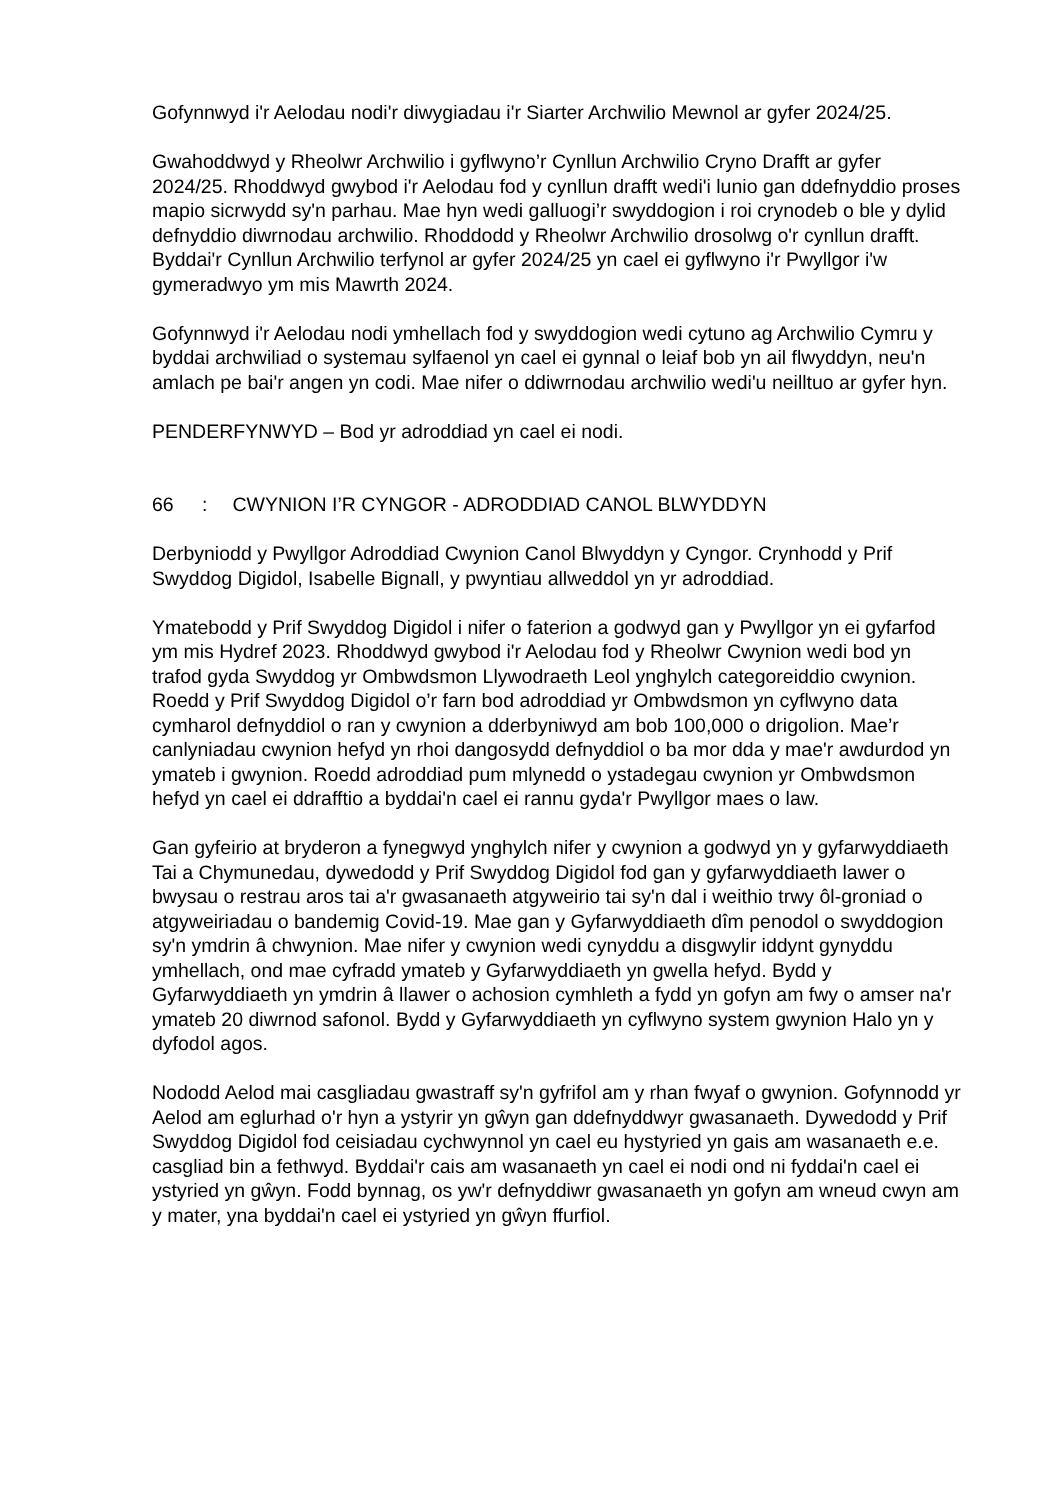Gofynnwyd i'r Aelodau nodi'r diwygiadau i'r Siarter Archwilio Mewnol ar gyfer 2024/25.
Gwahoddwyd y Rheolwr Archwilio i gyflwyno’r Cynllun Archwilio Cryno Drafft ar gyfer 2024/25. Rhoddwyd gwybod i'r Aelodau fod y cynllun drafft wedi'i lunio gan ddefnyddio proses mapio sicrwydd sy'n parhau. Mae hyn wedi galluogi’r swyddogion i roi crynodeb o ble y dylid defnyddio diwrnodau archwilio. Rhoddodd y Rheolwr Archwilio drosolwg o'r cynllun drafft. Byddai'r Cynllun Archwilio terfynol ar gyfer 2024/25 yn cael ei gyflwyno i'r Pwyllgor i'w gymeradwyo ym mis Mawrth 2024.
Gofynnwyd i'r Aelodau nodi ymhellach fod y swyddogion wedi cytuno ag Archwilio Cymru y byddai archwiliad o systemau sylfaenol yn cael ei gynnal o leiaf bob yn ail flwyddyn, neu'n amlach pe bai'r angen yn codi. Mae nifer o ddiwrnodau archwilio wedi'u neilltuo ar gyfer hyn.
PENDERFYNWYD – Bod yr adroddiad yn cael ei nodi.
66: CWYNION I’R CYNGOR - ADRODDIAD CANOL BLWYDDYN
Derbyniodd y Pwyllgor Adroddiad Cwynion Canol Blwyddyn y Cyngor. Crynhodd y Prif Swyddog Digidol, Isabelle Bignall, y pwyntiau allweddol yn yr adroddiad.
Ymatebodd y Prif Swyddog Digidol i nifer o faterion a godwyd gan y Pwyllgor yn ei gyfarfod ym mis Hydref 2023. Rhoddwyd gwybod i'r Aelodau fod y Rheolwr Cwynion wedi bod yn trafod gyda Swyddog yr Ombwdsmon Llywodraeth Leol ynghylch categoreiddio cwynion. Roedd y Prif Swyddog Digidol o’r farn bod adroddiad yr Ombwdsmon yn cyflwyno data cymharol defnyddiol o ran y cwynion a dderbyniwyd am bob 100,000 o drigolion. Mae’r canlyniadau cwynion hefyd yn rhoi dangosydd defnyddiol o ba mor dda y mae'r awdurdod yn ymateb i gwynion. Roedd adroddiad pum mlynedd o ystadegau cwynion yr Ombwdsmon hefyd yn cael ei ddrafftio a byddai'n cael ei rannu gyda'r Pwyllgor maes o law.
Gan gyfeirio at bryderon a fynegwyd ynghylch nifer y cwynion a godwyd yn y gyfarwyddiaeth Tai a Chymunedau, dywedodd y Prif Swyddog Digidol fod gan y gyfarwyddiaeth lawer o bwysau o restrau aros tai a'r gwasanaeth atgyweirio tai sy'n dal i weithio trwy ôl-groniad o atgyweiriadau o bandemig Covid-19. Mae gan y Gyfarwyddiaeth dîm penodol o swyddogion sy'n ymdrin â chwynion. Mae nifer y cwynion wedi cynyddu a disgwylir iddynt gynyddu ymhellach, ond mae cyfradd ymateb y Gyfarwyddiaeth yn gwella hefyd. Bydd y Gyfarwyddiaeth yn ymdrin â llawer o achosion cymhleth a fydd yn gofyn am fwy o amser na'r ymateb 20 diwrnod safonol. Bydd y Gyfarwyddiaeth yn cyflwyno system gwynion Halo yn y dyfodol agos.
Nododd Aelod mai casgliadau gwastraff sy'n gyfrifol am y rhan fwyaf o gwynion. Gofynnodd yr Aelod am eglurhad o'r hyn a ystyrir yn gŵyn gan ddefnyddwyr gwasanaeth. Dywedodd y Prif Swyddog Digidol fod ceisiadau cychwynnol yn cael eu hystyried yn gais am wasanaeth e.e. casgliad bin a fethwyd. Byddai'r cais am wasanaeth yn cael ei nodi ond ni fyddai'n cael ei ystyried yn gŵyn. Fodd bynnag, os yw'r defnyddiwr gwasanaeth yn gofyn am wneud cwyn am y mater, yna byddai'n cael ei ystyried yn gŵyn ffurfiol.